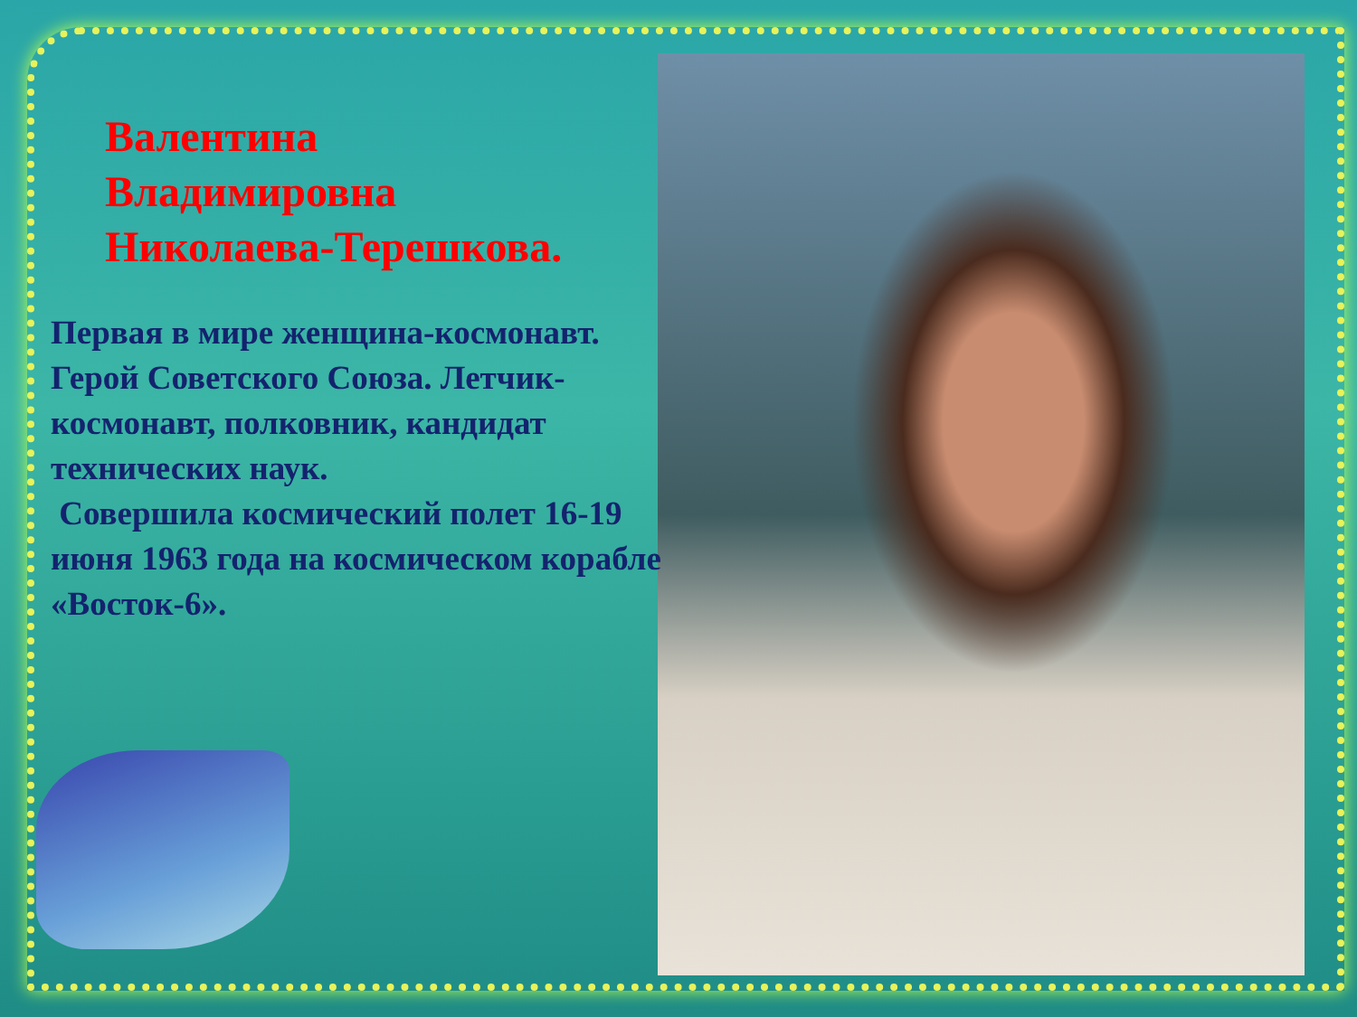Валентина
Владимировна
Николаева-Терешкова.
Первая в мире женщина-космонавт. Герой Советского Союза. Летчик-космонавт, полковник, кандидат технических наук.
Совершила космический полет 16-19 июня 1963 года на космическом корабле «Восток-6».